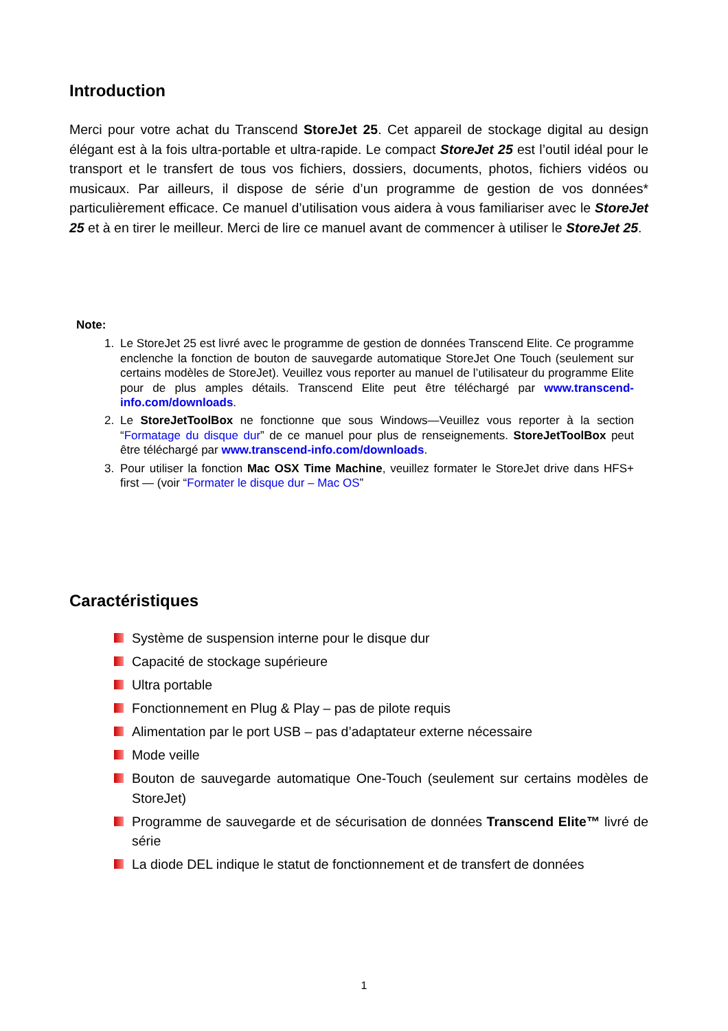Introduction
Merci pour votre achat du Transcend StoreJet 25. Cet appareil de stockage digital au design élégant est à la fois ultra-portable et ultra-rapide. Le compact StoreJet 25 est l’outil idéal pour le transport et le transfert de tous vos fichiers, dossiers, documents, photos, fichiers vidéos ou musicaux. Par ailleurs, il dispose de série d’un programme de gestion de vos données* particulièrement efficace. Ce manuel d’utilisation vous aidera à vous familiariser avec le StoreJet 25 et à en tirer le meilleur. Merci de lire ce manuel avant de commencer à utiliser le StoreJet 25.
Note:
1. Le StoreJet 25 est livré avec le programme de gestion de données Transcend Elite. Ce programme enclenche la fonction de bouton de sauvegarde automatique StoreJet One Touch (seulement sur certains modèles de StoreJet). Veuillez vous reporter au manuel de l’utilisateur du programme Elite pour de plus amples détails. Transcend Elite peut être téléchargé par www.transcend-info.com/downloads.
2. Le StoreJetToolBox ne fonctionne que sous Windows—Veuillez vous reporter à la section “Formatage du disque dur” de ce manuel pour plus de renseignements. StoreJetToolBox peut être téléchargé par www.transcend-info.com/downloads.
3. Pour utiliser la fonction Mac OSX Time Machine, veuillez formater le StoreJet drive dans HFS+ first — (voir “Formater le disque dur – Mac OS”
Caractéristiques
Système de suspension interne pour le disque dur
Capacité de stockage supérieure
Ultra portable
Fonctionnement en Plug & Play – pas de pilote requis
Alimentation par le port USB – pas d’adaptateur externe nécessaire
Mode veille
Bouton de sauvegarde automatique One-Touch (seulement sur certains modèles de StoreJet)
Programme de sauvegarde et de sécurisation de données Transcend Elite™ livré de série
La diode DEL indique le statut de fonctionnement et de transfert de données
1